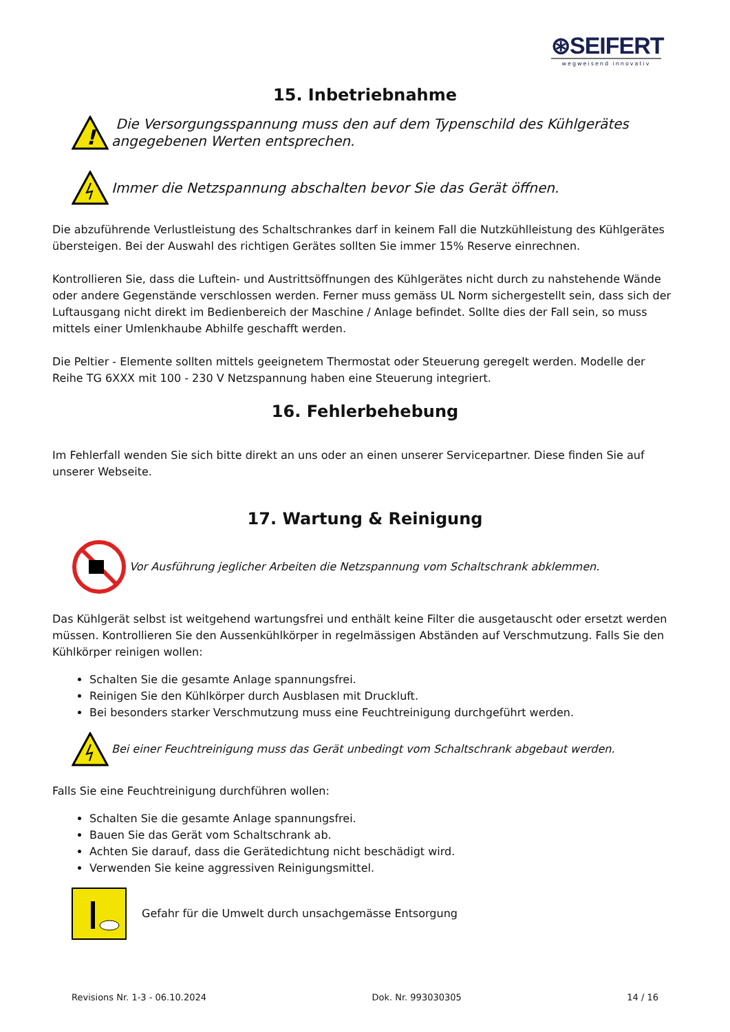⊛SEIFERT
wegweisend innovativ
15. Inbetriebnahme
!
Die Versorgungsspannung muss den auf dem Typenschild des Kühlgerätes angegebenen Werten entsprechen.
Immer die Netzspannung abschalten bevor Sie das Gerät öffnen.
Die abzuführende Verlustleistung des Schaltschrankes darf in keinem Fall die Nutzkühlleistung des Kühlgerätes übersteigen. Bei der Auswahl des richtigen Gerätes sollten Sie immer 15% Reserve einrechnen.
Kontrollieren Sie, dass die Luftein- und Austrittsöffnungen des Kühlgerätes nicht durch zu nahstehende Wände oder andere Gegenstände verschlossen werden. Ferner muss gemäss UL Norm sichergestellt sein, dass sich der Luftausgang nicht direkt im Bedienbereich der Maschine / Anlage befindet. Sollte dies der Fall sein, so muss mittels einer Umlenkhaube Abhilfe geschafft werden.
Die Peltier - Elemente sollten mittels geeignetem Thermostat oder Steuerung geregelt werden. Modelle der Reihe TG 6XXX mit 100 - 230 V Netzspannung haben eine Steuerung integriert.
16. Fehlerbehebung
Im Fehlerfall wenden Sie sich bitte direkt an uns oder an einen unserer Servicepartner. Diese finden Sie auf unserer Webseite.
17. Wartung & Reinigung
Vor Ausführung jeglicher Arbeiten die Netzspannung vom Schaltschrank abklemmen.
Das Kühlgerät selbst ist weitgehend wartungsfrei und enthält keine Filter die ausgetauscht oder ersetzt werden müssen. Kontrollieren Sie den Aussenkühlkörper in regelmässigen Abständen auf Verschmutzung. Falls Sie den Kühlkörper reinigen wollen:
Schalten Sie die gesamte Anlage spannungsfrei.
Reinigen Sie den Kühlkörper durch Ausblasen mit Druckluft.
Bei besonders starker Verschmutzung muss eine Feuchtreinigung durchgeführt werden.
Bei einer Feuchtreinigung muss das Gerät unbedingt vom Schaltschrank abgebaut werden.
Falls Sie eine Feuchtreinigung durchführen wollen:
Schalten Sie die gesamte Anlage spannungsfrei.
Bauen Sie das Gerät vom Schaltschrank ab.
Achten Sie darauf, dass die Gerätedichtung nicht beschädigt wird.
Verwenden Sie keine aggressiven Reinigungsmittel.
Gefahr für die Umwelt durch unsachgemässe Entsorgung
Revisions Nr. 1-3 - 06.10.2024 Dok. Nr. 993030305 14 / 16